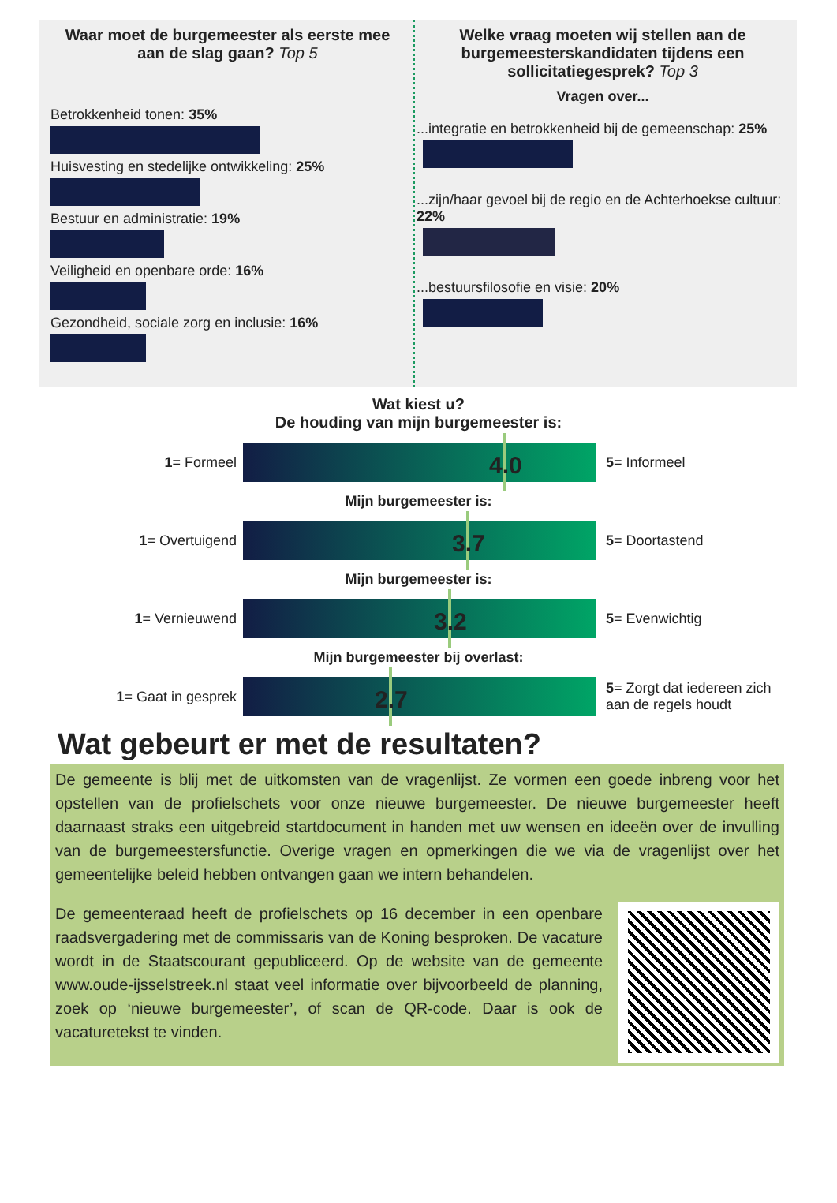Waar moet de burgemeester als eerste mee aan de slag gaan? Top 5
Betrokkenheid tonen: 35%
Huisvesting en stedelijke ontwikkeling: 25%
Bestuur en administratie: 19%
Veiligheid en openbare orde: 16%
Gezondheid, sociale zorg en inclusie: 16%
Welke vraag moeten wij stellen aan de burgemeesterskandidaten tijdens een sollicitatiegesprek? Top 3
Vragen over...
...integratie en betrokkenheid bij de gemeenschap: 25%
...zijn/haar gevoel bij de regio en de Achterhoekse cultuur: 22%
...bestuursfilosofie en visie: 20%
Wat kiest u?
De houding van mijn burgemeester is:
1= Formeel
4.0
5= Informeel
Mijn burgemeester is:
1= Overtuigend
3.7
5= Doortastend
Mijn burgemeester is:
1= Vernieuwend
3.2
5= Evenwichtig
Mijn burgemeester bij overlast:
1= Gaat in gesprek
2.7
5= Zorgt dat iedereen zich aan de regels houdt
Wat gebeurt er met de resultaten?
De gemeente is blij met de uitkomsten van de vragenlijst. Ze vormen een goede inbreng voor het opstellen van de profielschets voor onze nieuwe burgemeester. De nieuwe burgemeester heeft daarnaast straks een uitgebreid startdocument in handen met uw wensen en ideeën over de invulling van de burgemeestersfunctie. Overige vragen en opmerkingen die we via de vragenlijst over het gemeentelijke beleid hebben ontvangen gaan we intern behandelen.
De gemeenteraad heeft de profielschets op 16 december in een openbare raadsvergadering met de commissaris van de Koning besproken. De vacature wordt in de Staatscourant gepubliceerd. Op de website van de gemeente www.oude-ijsselstreek.nl staat veel informatie over bijvoorbeeld de planning, zoek op ‘nieuwe burgemeester’, of scan de QR-code. Daar is ook de vacaturetekst te vinden.